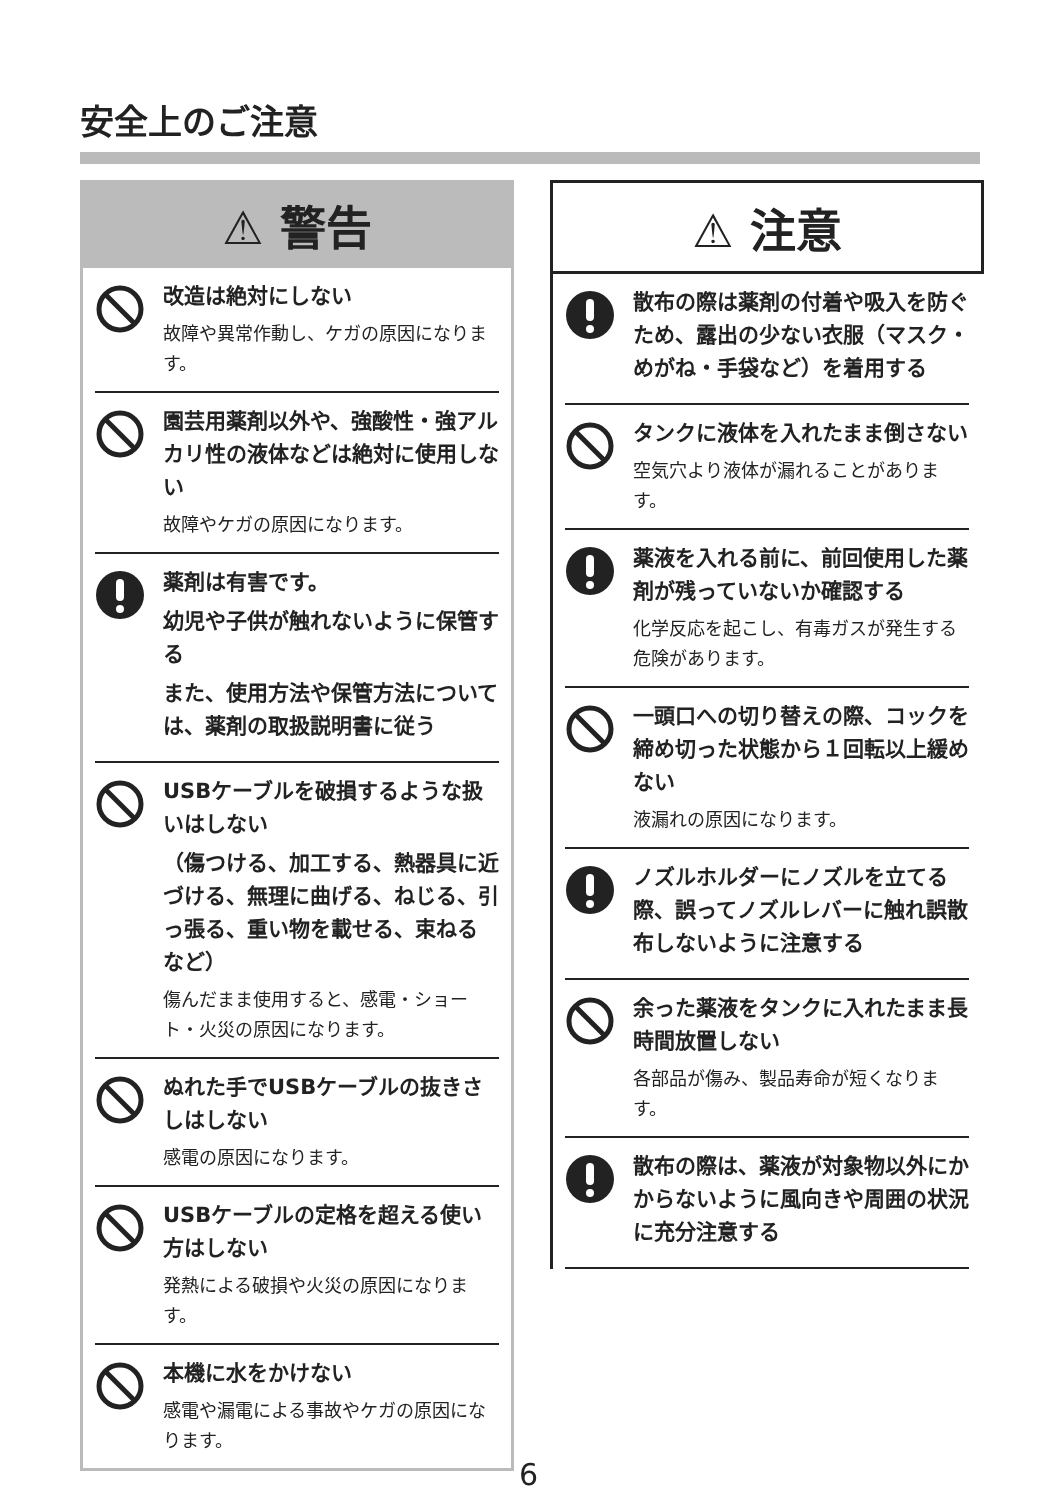安全上のご注意
⚠ 警告
改造は絶対にしない
故障や異常作動し、ケガの原因になります。
園芸用薬剤以外や、強酸性・強アルカリ性の液体などは絶対に使用しない
故障やケガの原因になります。
薬剤は有害です。
幼児や子供が触れないように保管する
また、使用方法や保管方法については、薬剤の取扱説明書に従う
USBケーブルを破損するような扱いはしない
（傷つける、加工する、熱器具に近づける、無理に曲げる、ねじる、引っ張る、重い物を載せる、束ねる など）
傷んだまま使用すると、感電・ショート・火災の原因になります。
ぬれた手でUSBケーブルの抜きさしはしない
感電の原因になります。
USBケーブルの定格を超える使い方はしない
発熱による破損や火災の原因になります。
本機に水をかけない
感電や漏電による事故やケガの原因になります。
⚠ 注意
散布の際は薬剤の付着や吸入を防ぐため、露出の少ない衣服（マスク・めがね・手袋など）を着用する
タンクに液体を入れたまま倒さない
空気穴より液体が漏れることがあります。
薬液を入れる前に、前回使用した薬剤が残っていないか確認する
化学反応を起こし、有毒ガスが発生する危険があります。
一頭口への切り替えの際、コックを締め切った状態から１回転以上緩めない
液漏れの原因になります。
ノズルホルダーにノズルを立てる際、誤ってノズルレバーに触れ誤散布しないように注意する
余った薬液をタンクに入れたまま長時間放置しない
各部品が傷み、製品寿命が短くなります。
散布の際は、薬液が対象物以外にかからないように風向きや周囲の状況に充分注意する
6